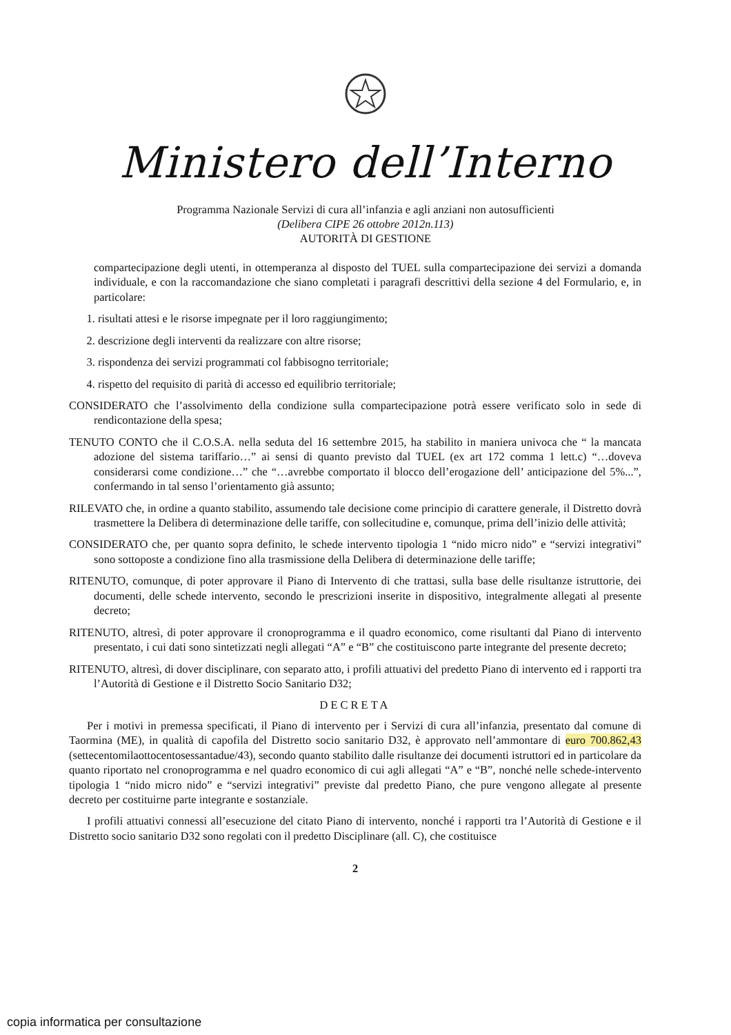Ministero dell’Interno
Programma Nazionale Servizi di cura all’infanzia e agli anziani non autosufficienti
(Delibera CIPE 26 ottobre 2012n.113)
AUTORITÀ DI GESTIONE
compartecipazione degli utenti, in ottemperanza al disposto del TUEL sulla compartecipazione dei servizi a domanda individuale, e con la raccomandazione che siano completati i paragrafi descrittivi della sezione 4 del Formulario, e, in particolare:
1. risultati attesi e le risorse impegnate per il loro raggiungimento;
2. descrizione degli interventi da realizzare con altre risorse;
3. rispondenza dei servizi programmati col fabbisogno territoriale;
4. rispetto del requisito di parità di accesso ed equilibrio territoriale;
CONSIDERATO che l’assolvimento della condizione sulla compartecipazione potrà essere verificato solo in sede di rendicontazione della spesa;
TENUTO CONTO che il C.O.S.A. nella seduta del 16 settembre 2015, ha stabilito in maniera univoca che “ la mancata adozione del sistema tariffario…” ai sensi di quanto previsto dal TUEL (ex art 172 comma 1 lett.c) “…doveva considerarsi come condizione…” che “…avrebbe comportato il blocco dell’erogazione dell’ anticipazione del 5%...”, confermando in tal senso l’orientamento già assunto;
RILEVATO che, in ordine a quanto stabilito, assumendo tale decisione come principio di carattere generale, il Distretto dovrà trasmettere la Delibera di determinazione delle tariffe, con sollecitudine e, comunque, prima dell’inizio delle attività;
CONSIDERATO che, per quanto sopra definito, le schede intervento tipologia 1 “nido micro nido” e “servizi integrativi” sono sottoposte a condizione fino alla trasmissione della Delibera di determinazione delle tariffe;
RITENUTO, comunque, di poter approvare il Piano di Intervento di che trattasi, sulla base delle risultanze istruttorie, dei documenti, delle schede intervento, secondo le prescrizioni inserite in dispositivo, integralmente allegati al presente decreto;
RITENUTO, altresì, di poter approvare il cronoprogramma e il quadro economico, come risultanti dal Piano di intervento presentato, i cui dati sono sintetizzati negli allegati “A” e “B” che costituiscono parte integrante del presente decreto;
RITENUTO, altresì, di dover disciplinare, con separato atto, i profili attuativi del predetto Piano di intervento ed i rapporti tra l’Autorità di Gestione e il Distretto Socio Sanitario D32;
DECRETA
Per i motivi in premessa specificati, il Piano di intervento per i Servizi di cura all’infanzia, presentato dal comune di Taormina (ME), in qualità di capofila del Distretto socio sanitario D32, è approvato nell’ammontare di euro 700.862,43 (settecentomilaottocentosessantadue/43), secondo quanto stabilito dalle risultanze dei documenti istruttori ed in particolare da quanto riportato nel cronoprogramma e nel quadro economico di cui agli allegati “A” e “B”, nonché nelle schede-intervento tipologia 1 “nido micro nido” e “servizi integrativi” previste dal predetto Piano, che pure vengono allegate al presente decreto per costituirne parte integrante e sostanziale.
I profili attuativi connessi all’esecuzione del citato Piano di intervento, nonché i rapporti tra l’Autorità di Gestione e il Distretto socio sanitario D32 sono regolati con il predetto Disciplinare (all. C), che costituisce
2
copia informatica per consultazione